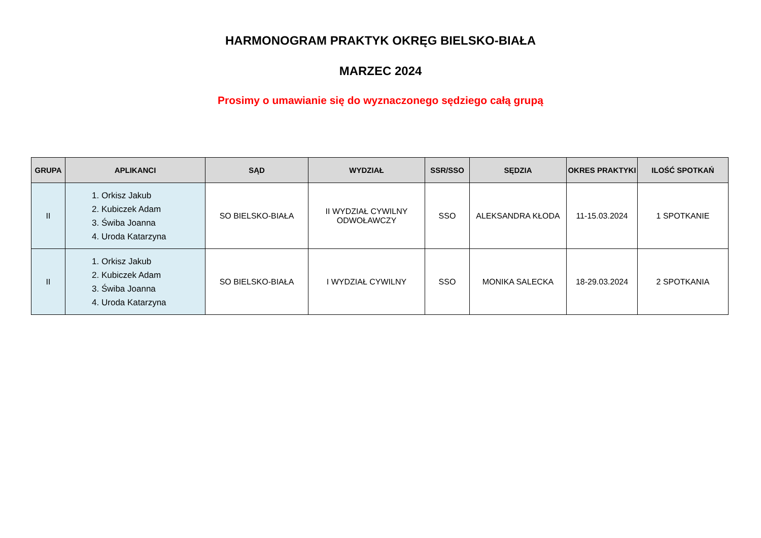HARMONOGRAM PRAKTYK OKRĘG BIELSKO-BIAŁA
MARZEC 2024
Prosimy o umawianie się do wyznaczonego sędziego całą grupą
| GRUPA | APLIKANCI | SĄD | WYDZIAŁ | SSR/SSO | SĘDZIA | OKRES PRAKTYKI | ILOŚĆ SPOTKAŃ |
| --- | --- | --- | --- | --- | --- | --- | --- |
| II | 1. Orkisz Jakub 2. Kubiczek Adam 3. Świba Joanna 4. Uroda Katarzyna | SO BIELSKO-BIAŁA | II WYDZIAŁ CYWILNY ODWOŁAWCZY | SSO | ALEKSANDRA KŁODA | 11-15.03.2024 | 1 SPOTKANIE |
| II | 1. Orkisz Jakub 2. Kubiczek Adam 3. Świba Joanna 4. Uroda Katarzyna | SO BIELSKO-BIAŁA | I WYDZIAŁ CYWILNY | SSO | MONIKA SALECKA | 18-29.03.2024 | 2 SPOTKANIA |